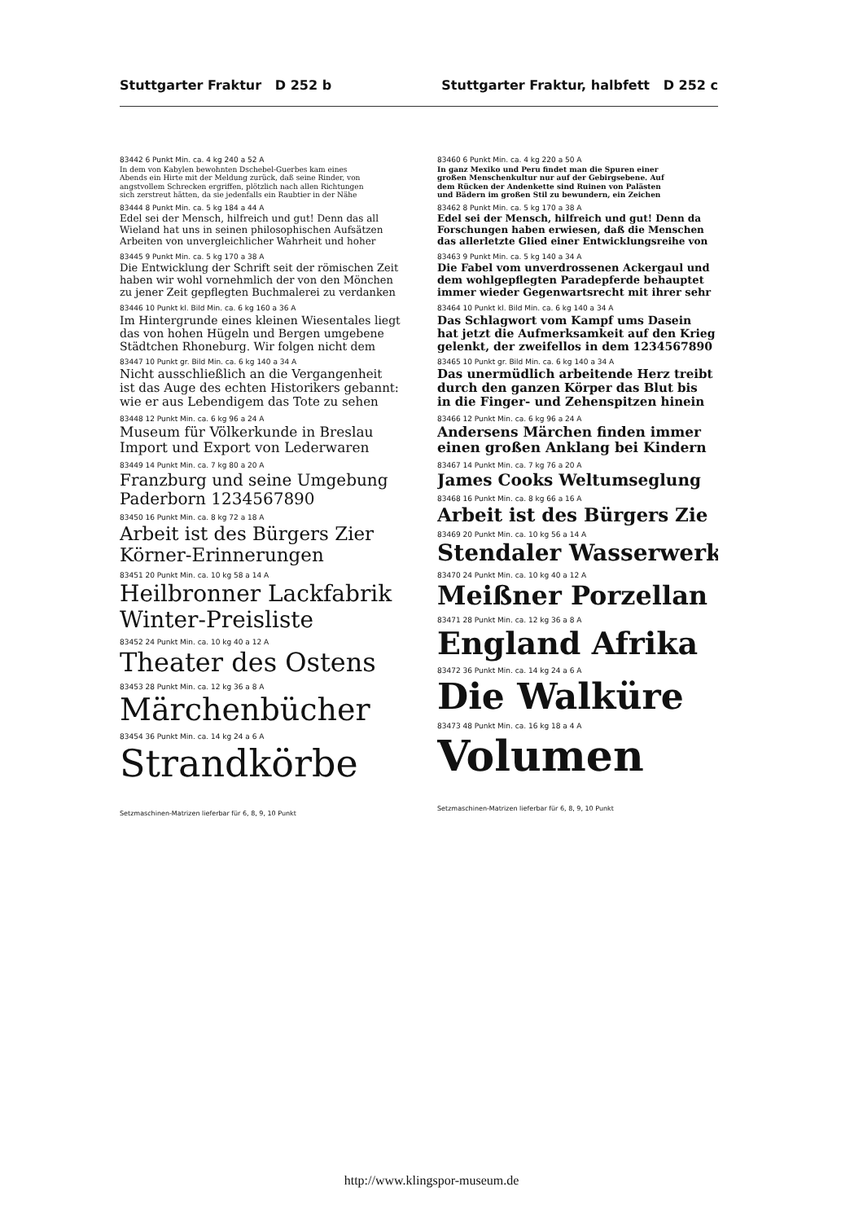Stuttgarter Fraktur D 252 b Stuttgarter Fraktur, halbfett D 252 c
83442 6 Punkt Min. ca. 4 kg 240 a 52 A
In dem von Kabylen bewohnten Dschebel-Guerbes kam eines
Abends ein Hirte mit der Meldung zurück, daß seine Rinder, von
angstvollem Schrecken ergriffen, plötzlich nach allen Richtungen
sich zerstreut hätten, da sie jedenfalls ein Raubtier in der Nähe
83444 8 Punkt Min. ca. 5 kg 184 a 44 A
Edel sei der Mensch, hilfreich und gut! Denn das all
Wieland hat uns in seinen philosophischen Aufsätzen
Arbeiten von unvergleichlicher Wahrheit und hoher
83445 9 Punkt Min. ca. 5 kg 170 a 38 A
Die Entwicklung der Schrift seit der römischen Zeit
haben wir wohl vornehmlich der von den Mönchen
zu jener Zeit gepflegten Buchmalerei zu verdanken
83446 10 Punkt kl. Bild Min. ca. 6 kg 160 a 36 A
Im Hintergrunde eines kleinen Wiesentales liegt
das von hohen Hügeln und Bergen umgebene
Städtchen Rhoneburg. Wir folgen nicht dem
83447 10 Punkt gr. Bild Min. ca. 6 kg 140 a 34 A
Nicht ausschließlich an die Vergangenheit
ist das Auge des echten Historikers gebannt:
wie er aus Lebendigem das Tote zu sehen
83448 12 Punkt Min. ca. 6 kg 96 a 24 A
Museum für Völkerkunde in Breslau
Import und Export von Lederwaren
83449 14 Punkt Min. ca. 7 kg 80 a 20 A
Franzburg und seine Umgebung
Paderborn 1234567890
83450 16 Punkt Min. ca. 8 kg 72 a 18 A
Arbeit ist des Bürgers Zier
Körner-Erinnerungen
83451 20 Punkt Min. ca. 10 kg 58 a 14 A
Heilbronner Lackfabrik
Winter-Preisliste
83452 24 Punkt Min. ca. 10 kg 40 a 12 A
Theater des Ostens
83453 28 Punkt Min. ca. 12 kg 36 a 8 A
Märchenbücher
83454 36 Punkt Min. ca. 14 kg 24 a 6 A
Strandkörbe
Setzmaschinen-Matrizen lieferbar für 6, 8, 9, 10 Punkt
83460 6 Punkt Min. ca. 4 kg 220 a 50 A
In ganz Mexiko und Peru findet man die Spuren einer
großen Menschenkultur nur auf der Gebirgsebene. Auf
dem Rücken der Andenkette sind Ruinen von Palästen
und Bädern im großen Stil zu bewundern, ein Zeichen
83462 8 Punkt Min. ca. 5 kg 170 a 38 A
Edel sei der Mensch, hilfreich und gut! Denn da
Forschungen haben erwiesen, daß die Menschen
das allerletzte Glied einer Entwicklungsreihe von
83463 9 Punkt Min. ca. 5 kg 140 a 34 A
Die Fabel vom unverdrossenen Ackergaul und
dem wohlgepflegten Paradepferde behauptet
immer wieder Gegenwartsrecht mit ihrer sehr
83464 10 Punkt kl. Bild Min. ca. 6 kg 140 a 34 A
Das Schlagwort vom Kampf ums Dasein
hat jetzt die Aufmerksamkeit auf den Krieg
gelenkt, der zweifellos in dem 1234567890
83465 10 Punkt gr. Bild Min. ca. 6 kg 140 a 34 A
Das unermüdlich arbeitende Herz treibt
durch den ganzen Körper das Blut bis
in die Finger- und Zehenspitzen hinein
83466 12 Punkt Min. ca. 6 kg 96 a 24 A
Andersens Märchen finden immer
einen großen Anklang bei Kindern
83467 14 Punkt Min. ca. 7 kg 76 a 20 A
James Cooks Weltumseglung
83468 16 Punkt Min. ca. 8 kg 66 a 16 A
Arbeit ist des Bürgers Zie
83469 20 Punkt Min. ca. 10 kg 56 a 14 A
Stendaler Wasserwerk
83470 24 Punkt Min. ca. 10 kg 40 a 12 A
Meißner Porzellan
83471 28 Punkt Min. ca. 12 kg 36 a 8 A
England Afrika
83472 36 Punkt Min. ca. 14 kg 24 a 6 A
Die Walküre
83473 48 Punkt Min. ca. 16 kg 18 a 4 A
Volumen
Setzmaschinen-Matrizen lieferbar für 6, 8, 9, 10 Punkt
http://www.klingspor-museum.de